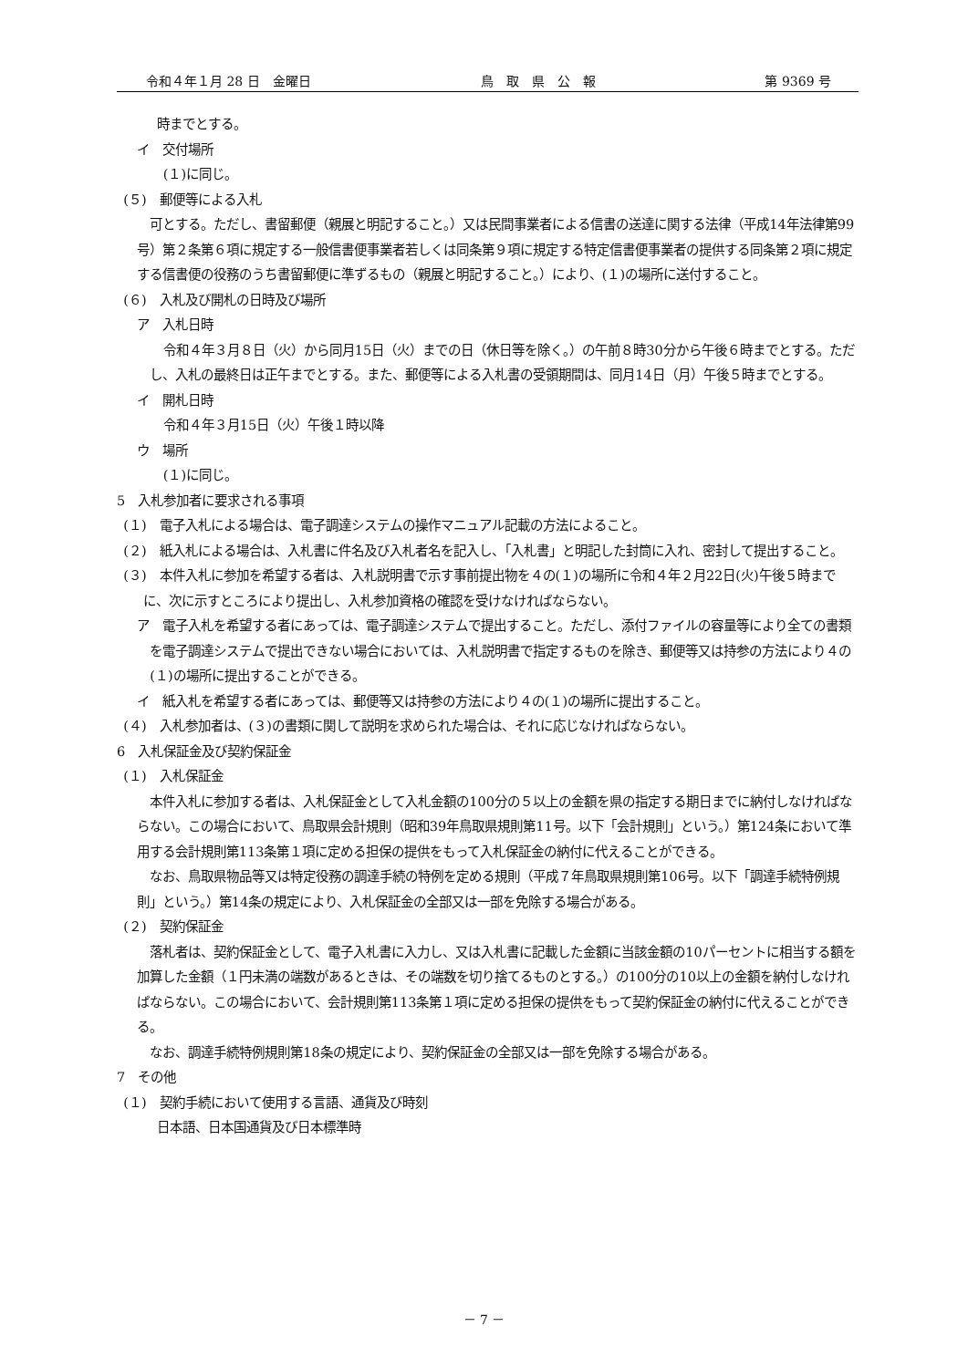令和４年１月 28 日　金曜日 鳥　取　県　公　報 第 9369 号
時までとする。
イ　交付場所
(１)に同じ。
(５)　郵便等による入札
可とする。ただし、書留郵便（親展と明記すること。）又は民間事業者による信書の送達に関する法律（平成14年法律第99号）第２条第６項に規定する一般信書便事業者若しくは同条第９項に規定する特定信書便事業者の提供する同条第２項に規定する信書便の役務のうち書留郵便に準ずるもの（親展と明記すること。）により、(１)の場所に送付すること。
(６)　入札及び開札の日時及び場所
ア　入札日時
令和４年３月８日（火）から同月15日（火）までの日（休日等を除く。）の午前８時30分から午後６時までとする。ただし、入札の最終日は正午までとする。また、郵便等による入札書の受領期間は、同月14日（月）午後５時までとする。
イ　開札日時
令和４年３月15日（火）午後１時以降
ウ　場所
(１)に同じ。
5　入札参加者に要求される事項
(１)　電子入札による場合は、電子調達システムの操作マニュアル記載の方法によること。
(２)　紙入札による場合は、入札書に件名及び入札者名を記入し、「入札書」と明記した封筒に入れ、密封して提出すること。
(３)　本件入札に参加を希望する者は、入札説明書で示す事前提出物を４の(１)の場所に令和４年２月22日(火)午後５時までに、次に示すところにより提出し、入札参加資格の確認を受けなければならない。
ア　電子入札を希望する者にあっては、電子調達システムで提出すること。ただし、添付ファイルの容量等により全ての書類を電子調達システムで提出できない場合においては、入札説明書で指定するものを除き、郵便等又は持参の方法により４の(１)の場所に提出することができる。
イ　紙入札を希望する者にあっては、郵便等又は持参の方法により４の(１)の場所に提出すること。
(４)　入札参加者は、(３)の書類に関して説明を求められた場合は、それに応じなければならない。
6　入札保証金及び契約保証金
(１)　入札保証金
本件入札に参加する者は、入札保証金として入札金額の100分の５以上の金額を県の指定する期日までに納付しなければならない。この場合において、鳥取県会計規則（昭和39年鳥取県規則第11号。以下「会計規則」という。）第124条において準用する会計規則第113条第１項に定める担保の提供をもって入札保証金の納付に代えることができる。
なお、鳥取県物品等又は特定役務の調達手続の特例を定める規則（平成７年鳥取県規則第106号。以下「調達手続特例規則」という。）第14条の規定により、入札保証金の全部又は一部を免除する場合がある。
(２)　契約保証金
落札者は、契約保証金として、電子入札書に入力し、又は入札書に記載した金額に当該金額の10パーセントに相当する額を加算した金額（１円未満の端数があるときは、その端数を切り捨てるものとする。）の100分の10以上の金額を納付しなければならない。この場合において、会計規則第113条第１項に定める担保の提供をもって契約保証金の納付に代えることができる。
なお、調達手続特例規則第18条の規定により、契約保証金の全部又は一部を免除する場合がある。
7　その他
(１)　契約手続において使用する言語、通貨及び時刻
日本語、日本国通貨及び日本標準時
－ 7 －